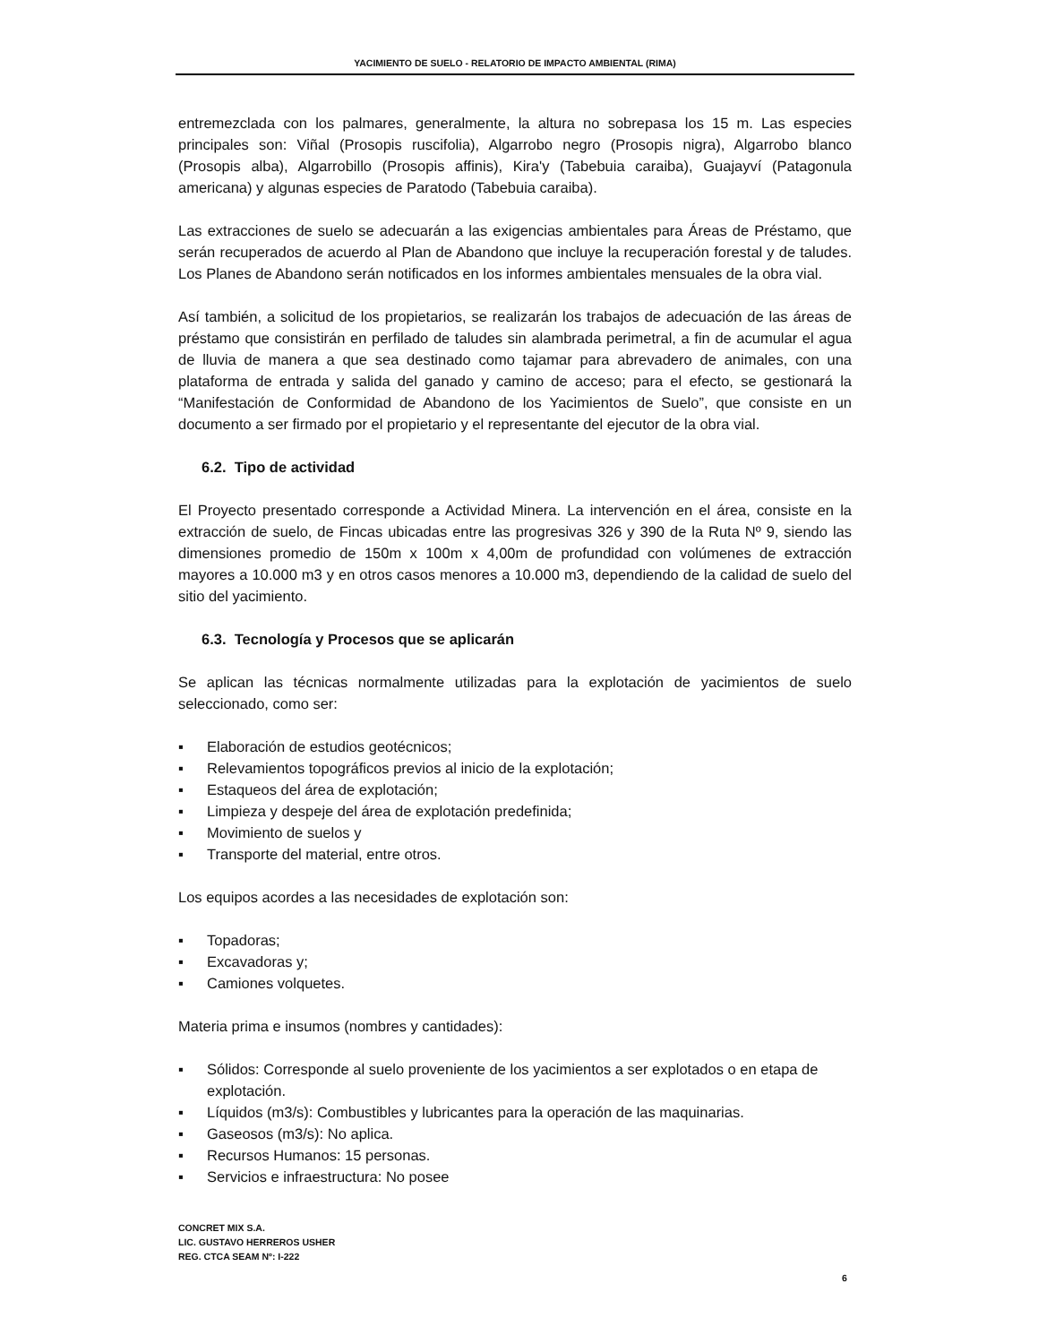YACIMIENTO DE SUELO - RELATORIO DE IMPACTO AMBIENTAL (RIMA)
entremezclada con los palmares, generalmente, la altura no sobrepasa los 15 m. Las especies principales son: Viñal (Prosopis ruscifolia), Algarrobo negro (Prosopis nigra), Algarrobo blanco (Prosopis alba), Algarrobillo (Prosopis affinis), Kira'y (Tabebuia caraiba), Guajayví (Patagonula americana) y algunas especies de Paratodo (Tabebuia caraiba).
Las extracciones de suelo se adecuarán a las exigencias ambientales para Áreas de Préstamo, que serán recuperados de acuerdo al Plan de Abandono que incluye la recuperación forestal y de taludes. Los Planes de Abandono serán notificados en los informes ambientales mensuales de la obra vial.
Así también, a solicitud de los propietarios, se realizarán los trabajos de adecuación de las áreas de préstamo que consistirán en perfilado de taludes sin alambrada perimetral, a fin de acumular el agua de lluvia de manera a que sea destinado como tajamar para abrevadero de animales, con una plataforma de entrada y salida del ganado y camino de acceso; para el efecto, se gestionará la “Manifestación de Conformidad de Abandono de los Yacimientos de Suelo”, que consiste en un documento a ser firmado por el propietario y el representante del ejecutor de la obra vial.
6.2. Tipo de actividad
El Proyecto presentado corresponde a Actividad Minera. La intervención en el área, consiste en la extracción de suelo, de Fincas ubicadas entre las progresivas 326 y 390 de la Ruta Nº 9, siendo las dimensiones promedio de 150m x 100m x 4,00m de profundidad con volúmenes de extracción mayores a 10.000 m3 y en otros casos menores a 10.000 m3, dependiendo de la calidad de suelo del sitio del yacimiento.
6.3. Tecnología y Procesos que se aplicarán
Se aplican las técnicas normalmente utilizadas para la explotación de yacimientos de suelo seleccionado, como ser:
▪ Elaboración de estudios geotécnicos;
▪ Relevamientos topográficos previos al inicio de la explotación;
▪ Estaqueos del área de explotación;
▪ Limpieza y despeje del área de explotación predefinida;
▪ Movimiento de suelos y
▪ Transporte del material, entre otros.
Los equipos acordes a las necesidades de explotación son:
▪ Topadoras;
▪ Excavadoras y;
▪ Camiones volquetes.
Materia prima e insumos (nombres y cantidades):
▪ Sólidos: Corresponde al suelo proveniente de los yacimientos a ser explotados o en etapa de explotación.
▪ Líquidos (m3/s): Combustibles y lubricantes para la operación de las maquinarias.
▪ Gaseosos (m3/s): No aplica.
▪ Recursos Humanos: 15 personas.
▪ Servicios e infraestructura: No posee
CONCRET MIX S.A.
LIC. GUSTAVO HERREROS USHER
REG. CTCA SEAM Nº: I-222
6